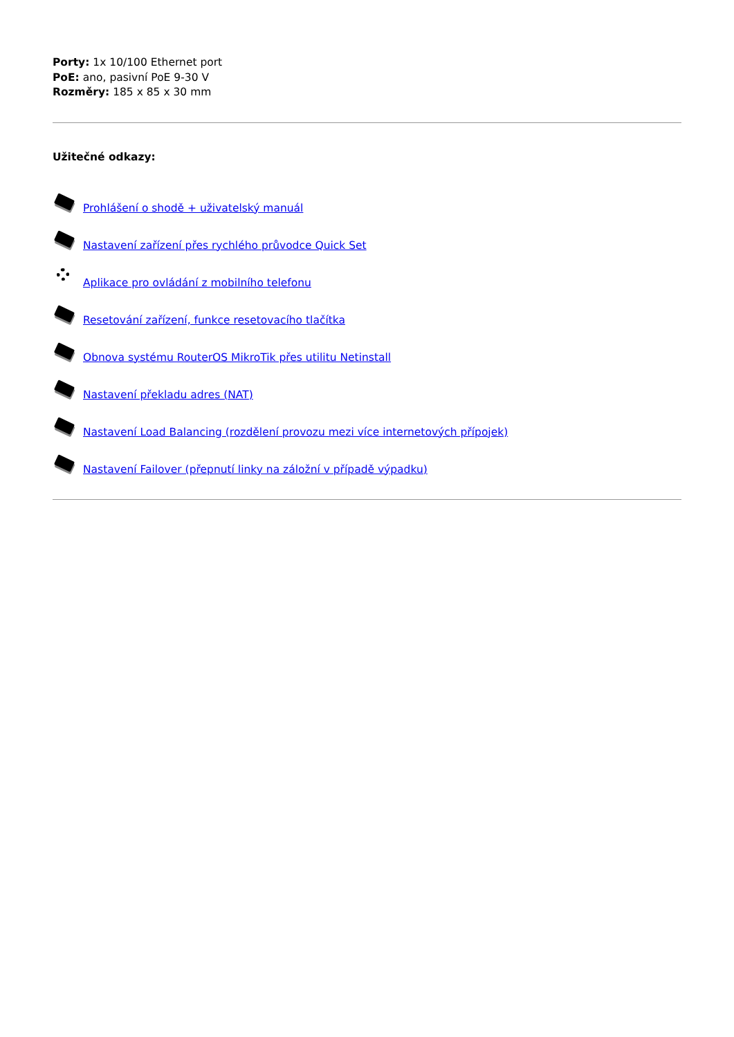Porty: 1x 10/100 Ethernet port
PoE: ano, pasivní PoE 9-30 V
Rozměry: 185 x 85 x 30 mm
Užitečné odkazy:
Prohlášení o shodě + uživatelský manuál
Nastavení zařízení přes rychlého průvodce Quick Set
Aplikace pro ovládání z mobilního telefonu
Resetování zařízení, funkce resetovacího tlačítka
Obnova systému RouterOS MikroTik přes utilitu Netinstall
Nastavení překladu adres (NAT)
Nastavení Load Balancing (rozdělení provozu mezi více internetových přípojek)
Nastavení Failover (přepnutí linky na záložní v případě výpadku)